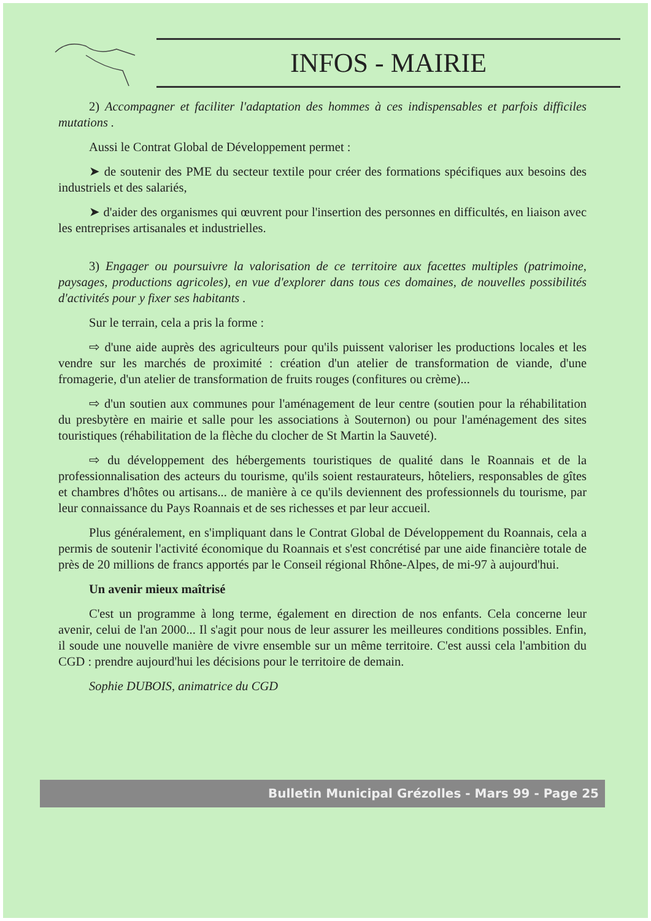INFOS - MAIRIE
2) Accompagner et faciliter l'adaptation des hommes à ces indispensables et parfois difficiles mutations .
Aussi le Contrat Global de Développement permet :
➤ de soutenir des PME du secteur textile pour créer des formations spécifiques aux besoins des industriels et des salariés,
➤ d'aider des organismes qui œuvrent pour l'insertion des personnes en difficultés, en liaison avec les entreprises artisanales et industrielles.
3) Engager ou poursuivre la valorisation de ce territoire aux facettes multiples (patrimoine, paysages, productions agricoles), en vue d'explorer dans tous ces domaines, de nouvelles possibilités d'activités pour y fixer ses habitants .
Sur le terrain, cela a pris la forme :
⇨ d'une aide auprès des agriculteurs pour qu'ils puissent valoriser les productions locales et les vendre sur les marchés de proximité : création d'un atelier de transformation de viande, d'une fromagerie, d'un atelier de transformation de fruits rouges (confitures ou crème)...
⇨ d'un soutien aux communes pour l'aménagement de leur centre (soutien pour la réhabilitation du presbytère en mairie et salle pour les associations à Souternon) ou pour l'aménagement des sites touristiques (réhabilitation de la flèche du clocher de St Martin la Sauveté).
⇨ du développement des hébergements touristiques de qualité dans le Roannais et de la professionnalisation des acteurs du tourisme, qu'ils soient restaurateurs, hôteliers, responsables de gîtes et chambres d'hôtes ou artisans... de manière à ce qu'ils deviennent des professionnels du tourisme, par leur connaissance du Pays Roannais et de ses richesses et par leur accueil.
Plus généralement, en s'impliquant dans le Contrat Global de Développement du Roannais, cela a permis de soutenir l'activité économique du Roannais et s'est concrétisé par une aide financière totale de près de 20 millions de francs apportés par le Conseil régional Rhône-Alpes, de mi-97 à aujourd'hui.
Un avenir mieux maîtrisé
C'est un programme à long terme, également en direction de nos enfants. Cela concerne leur avenir, celui de l'an 2000... Il s'agit pour nous de leur assurer les meilleures conditions possibles. Enfin, il soude une nouvelle manière de vivre ensemble sur un même territoire. C'est aussi cela l'ambition du CGD : prendre aujourd'hui les décisions pour le territoire de demain.
Sophie DUBOIS, animatrice du CGD
Bulletin Municipal Grézolles - Mars 99 - Page 25